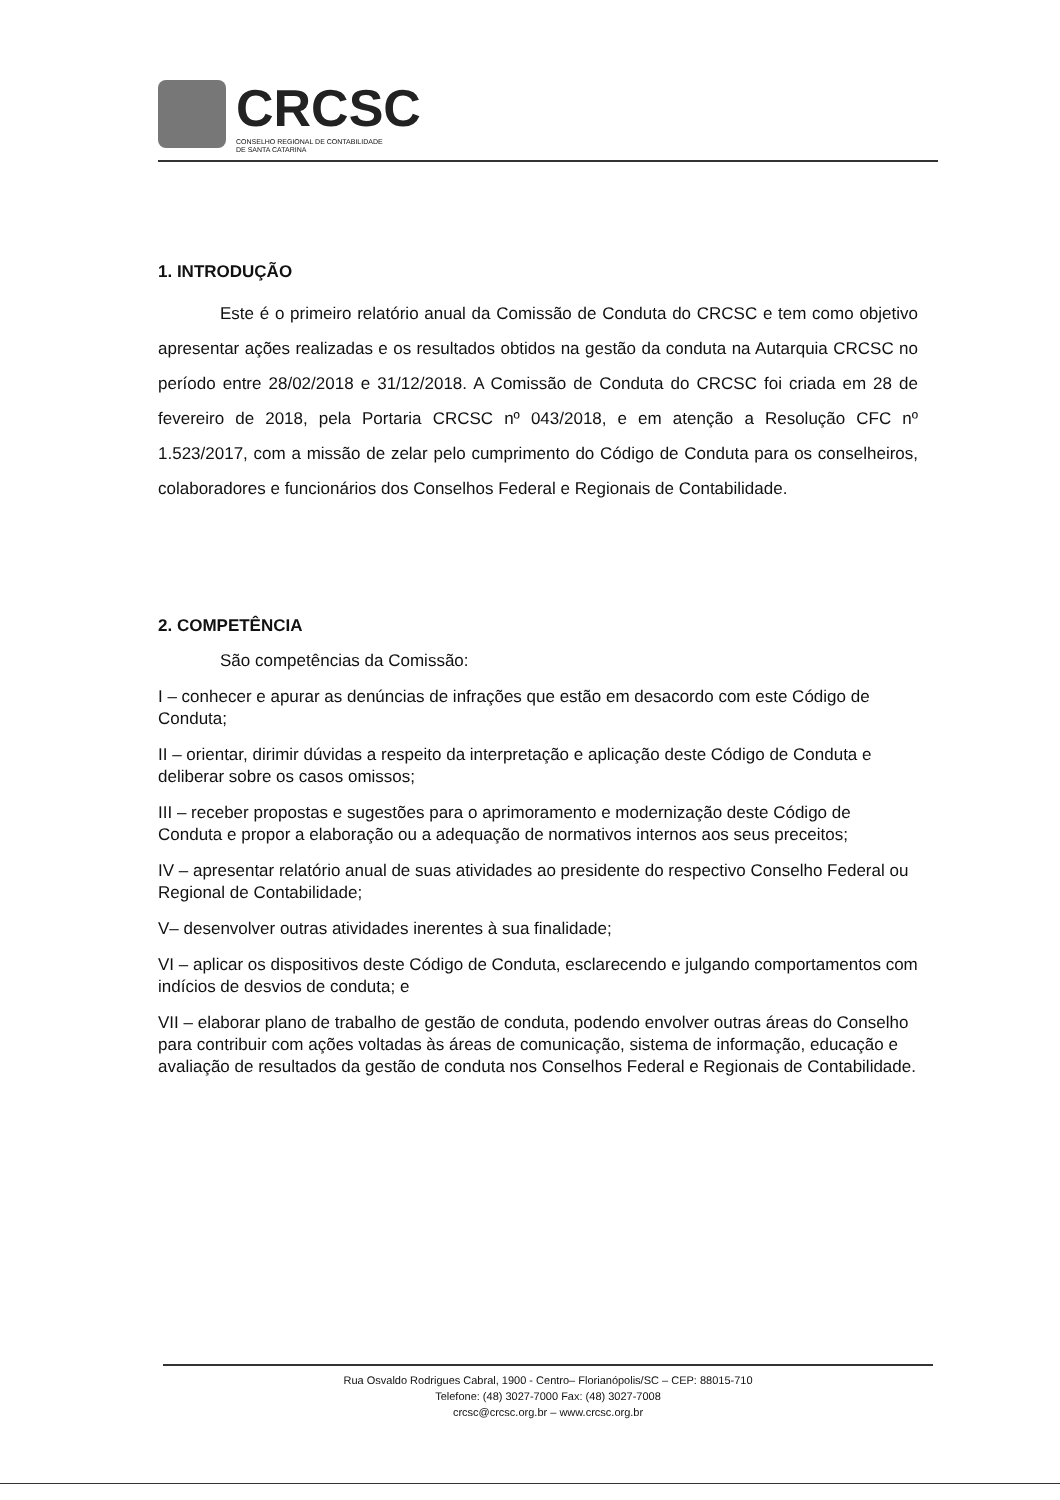CRCSC
CONSELHO REGIONAL DE CONTABILIDADE
DE SANTA CATARINA
1. INTRODUÇÃO
Este é o primeiro relatório anual da Comissão de Conduta do CRCSC e tem como objetivo apresentar ações realizadas e os resultados obtidos na gestão da conduta na Autarquia CRCSC no período entre 28/02/2018 e 31/12/2018. A Comissão de Conduta do CRCSC foi criada em 28 de fevereiro de 2018, pela Portaria CRCSC nº 043/2018, e em atenção a Resolução CFC nº 1.523/2017, com a missão de zelar pelo cumprimento do Código de Conduta para os conselheiros, colaboradores e funcionários dos Conselhos Federal e Regionais de Contabilidade.
2. COMPETÊNCIA
São competências da Comissão:
I – conhecer e apurar as denúncias de infrações que estão em desacordo com este Código de Conduta;
II – orientar, dirimir dúvidas a respeito da interpretação e aplicação deste Código de Conduta e deliberar sobre os casos omissos;
III – receber propostas e sugestões para o aprimoramento e modernização deste Código de Conduta e propor a elaboração ou a adequação de normativos internos aos seus preceitos;
IV – apresentar relatório anual de suas atividades ao presidente do respectivo Conselho Federal ou Regional de Contabilidade;
V– desenvolver outras atividades inerentes à sua finalidade;
VI – aplicar os dispositivos deste Código de Conduta, esclarecendo e julgando comportamentos com indícios de desvios de conduta; e
VII – elaborar plano de trabalho de gestão de conduta, podendo envolver outras áreas do Conselho para contribuir com ações voltadas às áreas de comunicação, sistema de informação, educação e avaliação de resultados da gestão de conduta nos Conselhos Federal e Regionais de Contabilidade.
Rua Osvaldo Rodrigues Cabral, 1900 - Centro– Florianópolis/SC – CEP: 88015-710
Telefone: (48) 3027-7000 Fax: (48) 3027-7008
crcsc@crcsc.org.br – www.crcsc.org.br